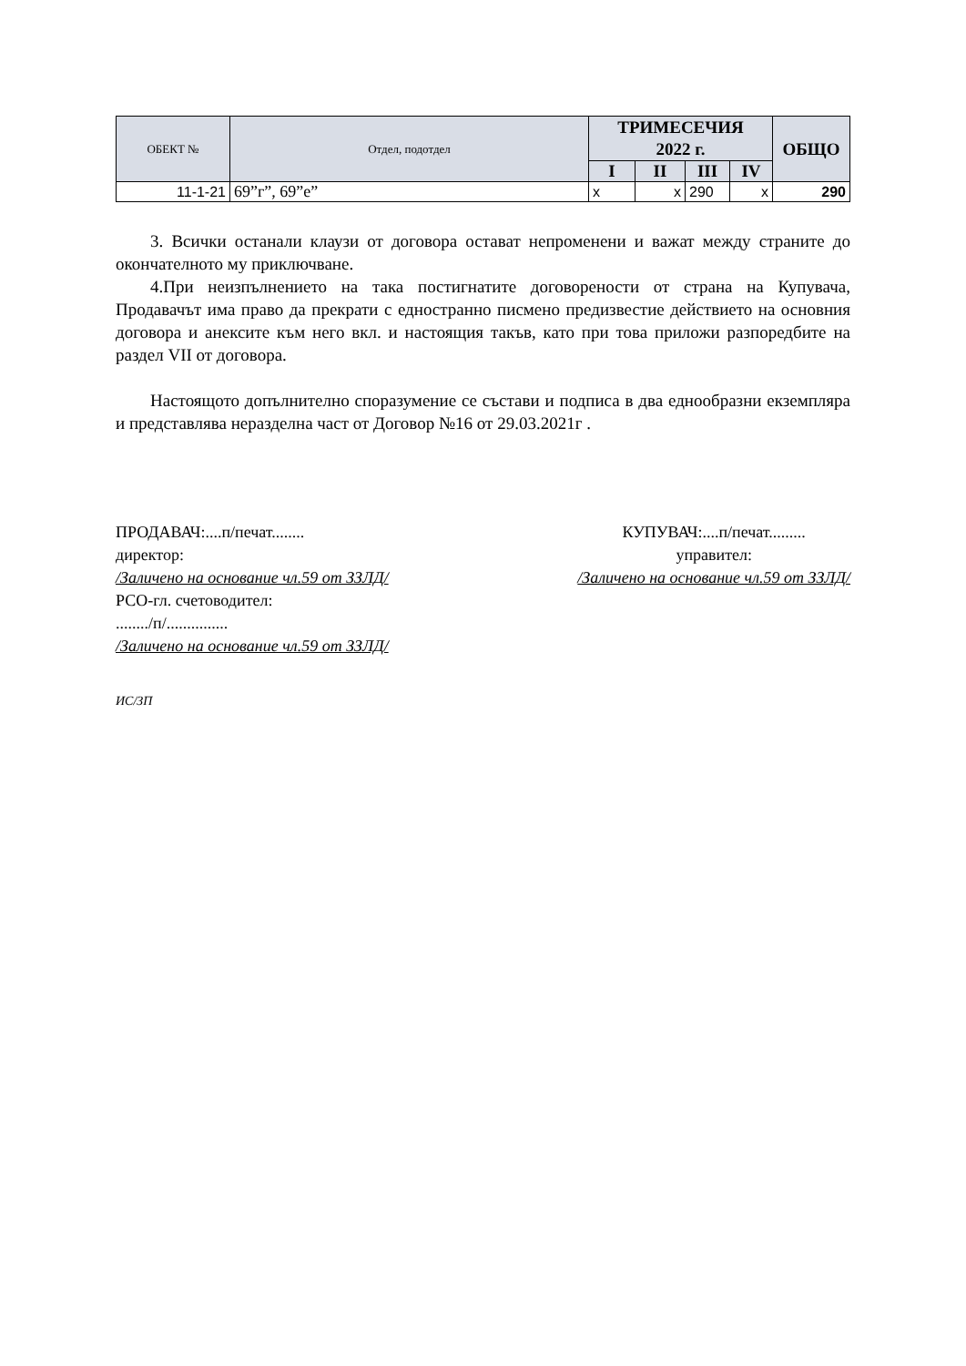| ОБЕКТ № | Отдел, подотдел | ТРИМЕСЕЧИЯ 2022 г. | | | | ОБЩО |
| --- | --- | --- | --- | --- | --- | --- |
| | | I | II | III | IV | |
| 11-1-21 | 69”г”, 69”е” | x | x | 290 | x | 290 |
3. Всички останали клаузи от договора остават непроменени и важат между страните до окончателното му приключване.
4.При неизпълнението на така постигнатите договорености от страна на Купувача, Продавачът има право да прекрати с едностранно писмено предизвестие действието на основния договора и анексите към него вкл. и настоящия такъв, като при това приложи разпоредбите на раздел VII от договора.
Настоящото допълнително споразумение се състави и подписа в два еднообразни екземпляра и представлява неразделна част от Договор №16 от 29.03.2021г .
ПРОДАВАЧ:....п/печат........
директор:
/Заличено на основание чл.59 от ЗЗЛД/
РСО-гл. счетоводител:
......../п/...............
/Заличено на основание чл.59 от ЗЗЛД/
КУПУВАЧ:....п/печат.........
управител:
/Заличено на основание чл.59 от ЗЗЛД/
ИС/ЗП